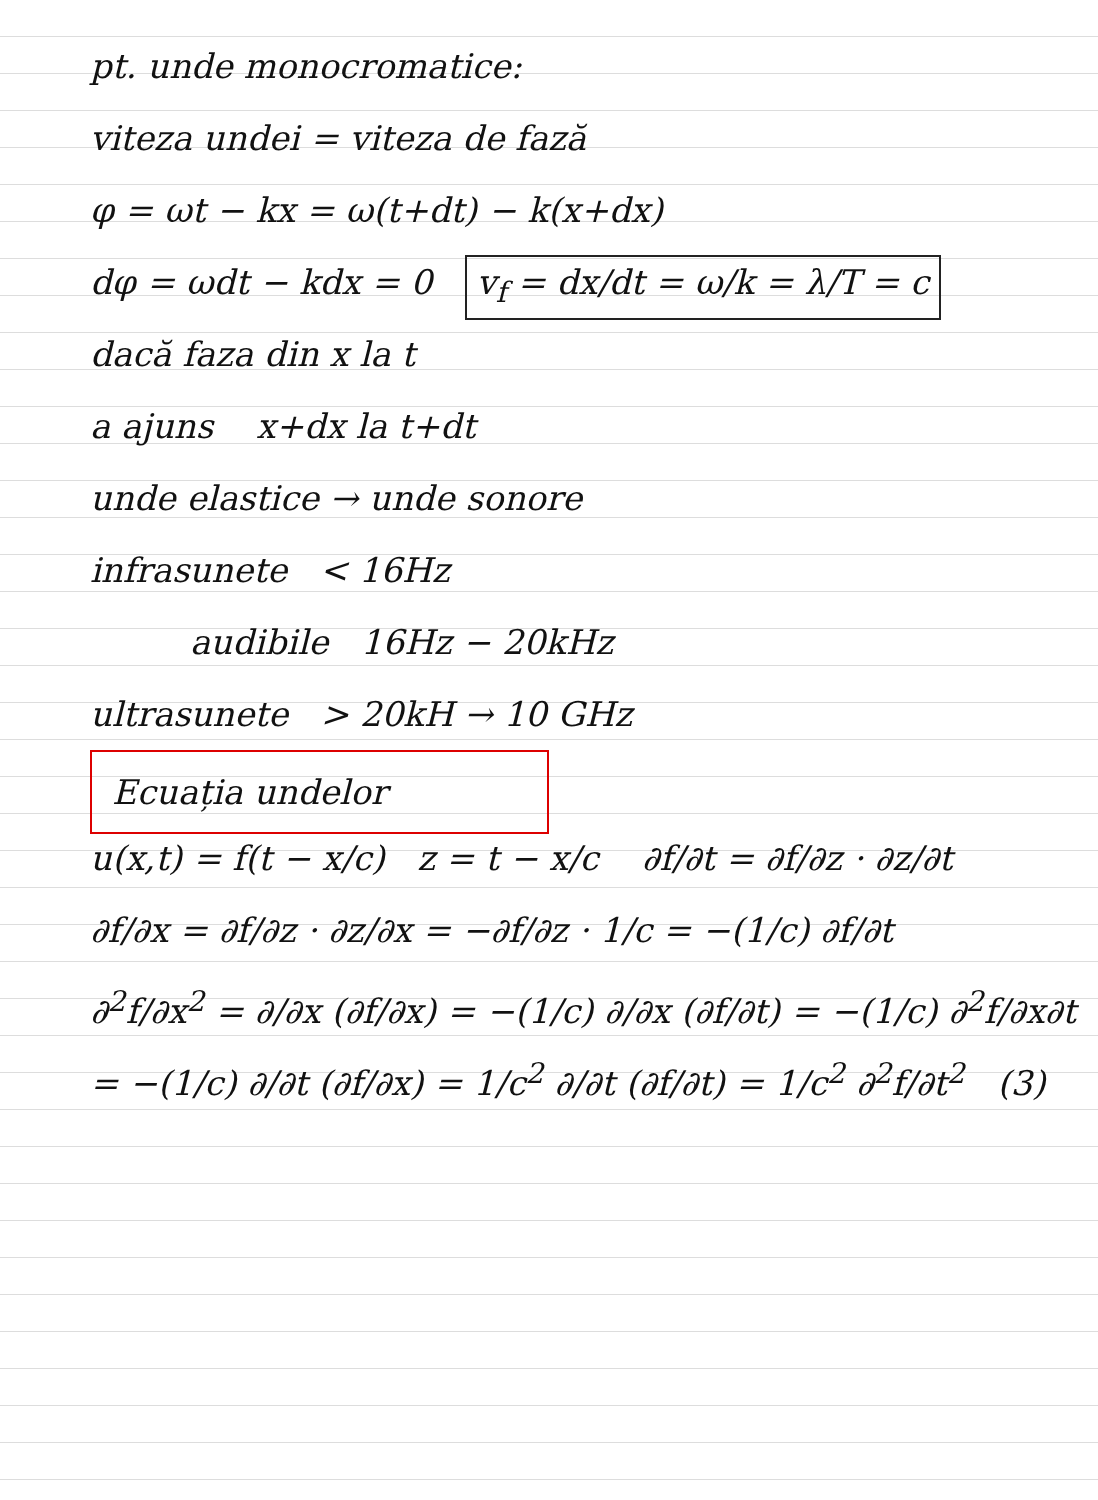pt. unde monocromatice:
viteza undei = viteza de fază
φ = ωt − kx = ω(t+dt) − k(x+dx)
dφ = ωdt − kdx = 0 v<sub>f</sub> = dx/dt = ω/k = λ/T = c
dacă faza din x la t
a ajuns x+dx la t+dt
unde elastice → unde sonore
infrasunete < 16Hz
audibile 16Hz − 20kHz
ultrasunete > 20kH → 10 GHz
Ecuația undelor
u(x,t) = f(t − x/c) z = t − x/c ∂f/∂t = ∂f/∂z · ∂z/∂t
∂f/∂x = ∂f/∂z · ∂z/∂x = −∂f/∂z · 1/c = −(1/c) ∂f/∂t
∂<sup>2</sup>f/∂x<sup>2</sup> = ∂/∂x (∂f/∂x) = −(1/c) ∂/∂x (∂f/∂t) = −(1/c) ∂<sup>2</sup>f/∂x∂t
= −(1/c) ∂/∂t (∂f/∂x) = 1/c<sup>2</sup> ∂/∂t (∂f/∂t) = 1/c<sup>2</sup> ∂<sup>2</sup>f/∂t<sup>2</sup> (3)